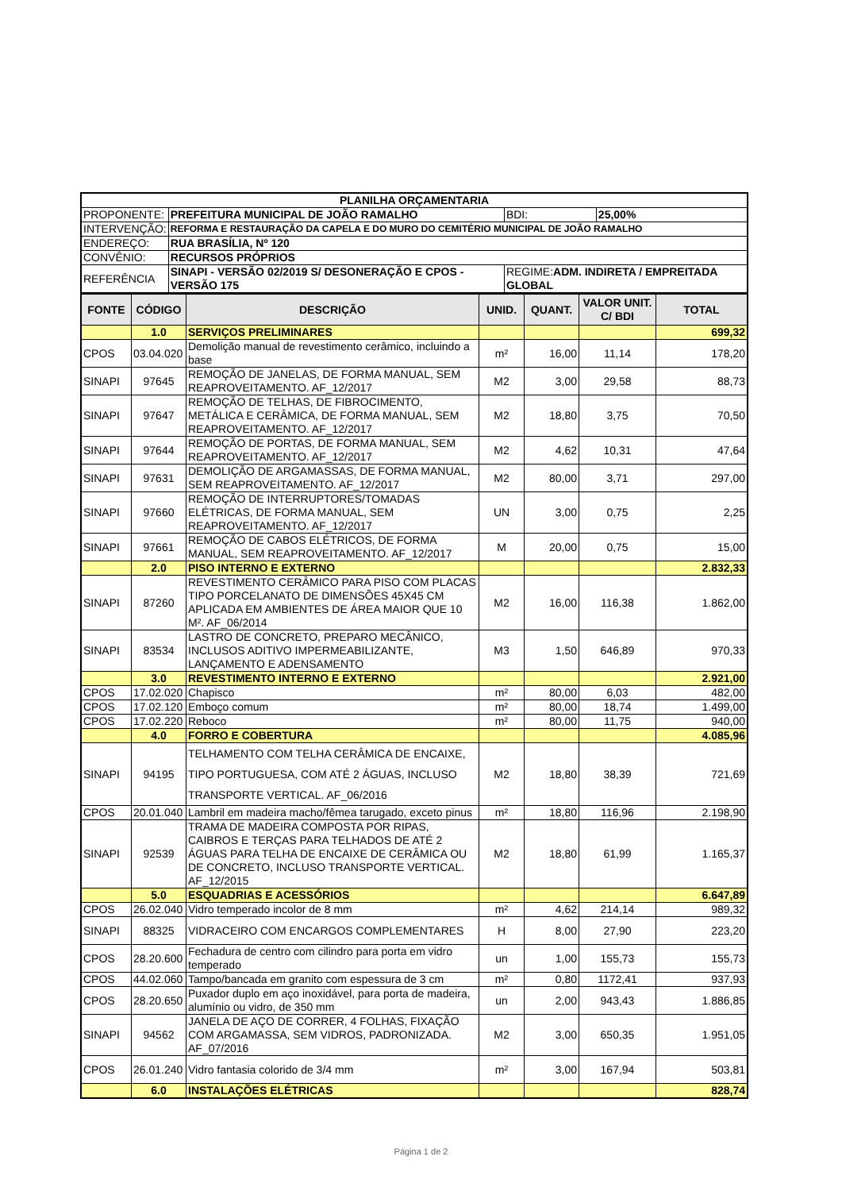| PLANILHA ORÇAMENTARIA | | | |
| PROPONENTE: | PREFEITURA MUNICIPAL DE JOÃO RAMALHO | BDI: | 25,00% |
| INTERVENÇÃO: | REFORMA E RESTAURAÇÃO DA CAPELA E DO MURO DO CEMITÉRIO MUNICIPAL DE JOÃO RAMALHO | | |
| ENDEREÇO: | RUA BRASÍLIA, Nº 120 | | |
| CONVÊNIO: | RECURSOS PRÓPRIOS | | |
| REFERÊNCIA | SINAPI - VERSÃO 02/2019 S/ DESONERAÇÃO E CPOS - VERSÃO 175 | REGIME: ADM. INDIRETA / EMPREITADA GLOBAL | |
| FONTE | CÓDIGO | DESCRIÇÃO | UNID. | QUANT. | VALOR UNIT. C/ BDI | TOTAL |
| --- | --- | --- | --- | --- | --- | --- |
| | 1.0 | SERVIÇOS PRELIMINARES | | | | 699,32 |
| CPOS | 03.04.020 | Demolição manual de revestimento cerâmico, incluindo a base | m² | 16,00 | 11,14 | 178,20 |
| SINAPI | 97645 | REMOÇÃO DE JANELAS, DE FORMA MANUAL, SEM REAPROVEITAMENTO. AF_12/2017 | M2 | 3,00 | 29,58 | 88,73 |
| SINAPI | 97647 | REMOÇÃO DE TELHAS, DE FIBROCIMENTO, METÁLICA E CERÂMICA, DE FORMA MANUAL, SEM REAPROVEITAMENTO. AF_12/2017 | M2 | 18,80 | 3,75 | 70,50 |
| SINAPI | 97644 | REMOÇÃO DE PORTAS, DE FORMA MANUAL, SEM REAPROVEITAMENTO. AF_12/2017 | M2 | 4,62 | 10,31 | 47,64 |
| SINAPI | 97631 | DEMOLIÇÃO DE ARGAMASSAS, DE FORMA MANUAL, SEM REAPROVEITAMENTO. AF_12/2017 | M2 | 80,00 | 3,71 | 297,00 |
| SINAPI | 97660 | REMOÇÃO DE INTERRUPTORES/TOMADAS ELÉTRICAS, DE FORMA MANUAL, SEM REAPROVEITAMENTO. AF_12/2017 | UN | 3,00 | 0,75 | 2,25 |
| SINAPI | 97661 | REMOÇÃO DE CABOS ELÉTRICOS, DE FORMA MANUAL, SEM REAPROVEITAMENTO. AF_12/2017 | M | 20,00 | 0,75 | 15,00 |
| | 2.0 | PISO INTERNO E EXTERNO | | | | 2.832,33 |
| SINAPI | 87260 | REVESTIMENTO CERÂMICO PARA PISO COM PLACAS TIPO PORCELANATO DE DIMENSÕES 45X45 CM APLICADA EM AMBIENTES DE ÁREA MAIOR QUE 10 M². AF_06/2014 | M2 | 16,00 | 116,38 | 1.862,00 |
| SINAPI | 83534 | LASTRO DE CONCRETO, PREPARO MECÂNICO, INCLUSOS ADITIVO IMPERMEABILIZANTE, LANÇAMENTO E ADENSAMENTO | M3 | 1,50 | 646,89 | 970,33 |
| | 3.0 | REVESTIMENTO INTERNO E EXTERNO | | | | 2.921,00 |
| CPOS | 17.02.020 | Chapisco | m² | 80,00 | 6,03 | 482,00 |
| CPOS | 17.02.120 | Emboço comum | m² | 80,00 | 18,74 | 1.499,00 |
| CPOS | 17.02.220 | Reboco | m² | 80,00 | 11,75 | 940,00 |
| | 4.0 | FORRO E COBERTURA | | | | 4.085,96 |
| SINAPI | 94195 | TELHAMENTO COM TELHA CERÂMICA DE ENCAIXE, TIPO PORTUGUESA, COM ATÉ 2 ÁGUAS, INCLUSO TRANSPORTE VERTICAL. AF_06/2016 | M2 | 18,80 | 38,39 | 721,69 |
| CPOS | 20.01.040 | Lambril em madeira macho/fêmea tarugado, exceto pinus | m² | 18,80 | 116,96 | 2.198,90 |
| SINAPI | 92539 | TRAMA DE MADEIRA COMPOSTA POR RIPAS, CAIBROS E TERÇAS PARA TELHADOS DE ATÉ 2 ÁGUAS PARA TELHA DE ENCAIXE DE CERÂMICA OU DE CONCRETO, INCLUSO TRANSPORTE VERTICAL. AF_12/2015 | M2 | 18,80 | 61,99 | 1.165,37 |
| | 5.0 | ESQUADRIAS E ACESSÓRIOS | | | | 6.647,89 |
| CPOS | 26.02.040 | Vidro temperado incolor de 8 mm | m² | 4,62 | 214,14 | 989,32 |
| SINAPI | 88325 | VIDRACEIRO COM ENCARGOS COMPLEMENTARES | H | 8,00 | 27,90 | 223,20 |
| CPOS | 28.20.600 | Fechadura de centro com cilindro para porta em vidro temperado | un | 1,00 | 155,73 | 155,73 |
| CPOS | 44.02.060 | Tampo/bancada em granito com espessura de 3 cm | m² | 0,80 | 1172,41 | 937,93 |
| CPOS | 28.20.650 | Puxador duplo em aço inoxidável, para porta de madeira, alumínio ou vidro, de 350 mm | un | 2,00 | 943,43 | 1.886,85 |
| SINAPI | 94562 | JANELA DE AÇO DE CORRER, 4 FOLHAS, FIXAÇÃO COM ARGAMASSA, SEM VIDROS, PADRONIZADA. AF_07/2016 | M2 | 3,00 | 650,35 | 1.951,05 |
| CPOS | 26.01.240 | Vidro fantasia colorido de 3/4 mm | m² | 3,00 | 167,94 | 503,81 |
| | 6.0 | INSTALAÇÕES ELÉTRICAS | | | | 828,74 |
Página 1 de 2